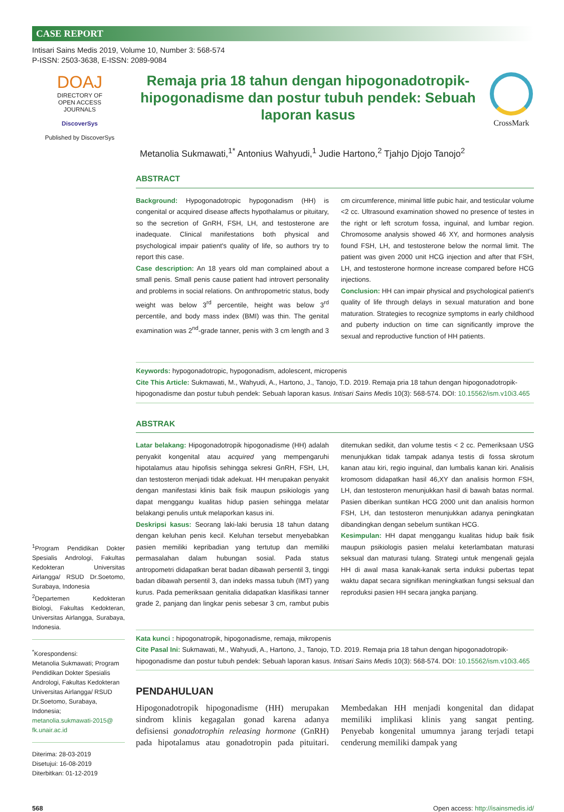CASE REPORT
Intisari Sains Medis 2019, Volume 10, Number 3: 568-574
P-ISSN: 2503-3638, E-ISSN: 2089-9084
DOAJ
DIRECTORY OF
OPEN ACCESS
JOURNALS
DiscoverSys
Published by DiscoverSys
Remaja pria 18 tahun dengan hipogonadotropik-hipogonadisme dan postur tubuh pendek: Sebuah laporan kasus
CrossMark
Metanolia Sukmawati,<sup>1*</sup> Antonius Wahyudi,<sup>1</sup> Judie Hartono,<sup>2</sup> Tjahjo Djojo Tanojo<sup>2</sup>
<sup>1</sup> Program Pendidikan Dokter Spesialis Andrologi, Fakultas Kedokteran Universitas Airlangga/ RSUD Dr.Soetomo, Surabaya, Indonesia
<sup>2</sup> Departemen Kedokteran Biologi, Fakultas Kedokteran, Universitas Airlangga, Surabaya, Indonesia.
<sup>*</sup> Korespondensi:
Metanolia Sukmawati; Program Pendidikan Dokter Spesialis Andrologi, Fakultas Kedokteran Universitas Airlangga/ RSUD Dr.Soetomo, Surabaya, Indonesia;
metanolia.sukmawati-2015@ fk.unair.ac.id
Diterima: 28-03-2019
Disetujui: 16-08-2019
Diterbitkan: 01-12-2019
ABSTRACT
Background: Hypogonadotropic hypogonadism (HH) is congenital or acquired disease affects hypothalamus or pituitary, so the secretion of GnRH, FSH, LH, and testosterone are inadequate. Clinical manifestations both physical and psychological impair patient's quality of life, so authors try to report this case.
Case description: An 18 years old man complained about a small penis. Small penis cause patient had introvert personality and problems in social relations. On anthropometric status, body weight was below 3<sup>rd</sup> percentile, height was below 3<sup>rd</sup> percentile, and body mass index (BMI) was thin. The genital examination was 2<sup>nd</sup>-grade tanner, penis with 3 cm length and 3 cm circumference, minimal little pubic hair, and testicular volume <2 cc. Ultrasound examination showed no presence of testes in the right or left scrotum fossa, inguinal, and lumbar region. Chromosome analysis showed 46 XY, and hormones analysis found FSH, LH, and testosterone below the normal limit. The patient was given 2000 unit HCG injection and after that FSH, LH, and testosterone hormone increase compared before HCG injections.
Conclusion: HH can impair physical and psychological patient's quality of life through delays in sexual maturation and bone maturation. Strategies to recognize symptoms in early childhood and puberty induction on time can significantly improve the sexual and reproductive function of HH patients.
Keywords: hypogonadotropic, hypogonadism, adolescent, micropenis
Cite This Article: Sukmawati, M., Wahyudi, A., Hartono, J., Tanojo, T.D. 2019. Remaja pria 18 tahun dengan hipogonadotropik-hipogonadisme dan postur tubuh pendek: Sebuah laporan kasus. Intisari Sains Medis 10(3): 568-574. DOI: 10.15562/ism.v10i3.465
ABSTRAK
Latar belakang: Hipogonadotropik hipogonadisme (HH) adalah penyakit kongenital atau acquired yang mempengaruhi hipotalamus atau hipofisis sehingga sekresi GnRH, FSH, LH, dan testosteron menjadi tidak adekuat. HH merupakan penyakit dengan manifestasi klinis baik fisik maupun psikiologis yang dapat menggangu kualitas hidup pasien sehingga melatar belakangi penulis untuk melaporkan kasus ini.
Deskripsi kasus: Seorang laki-laki berusia 18 tahun datang dengan keluhan penis kecil. Keluhan tersebut menyebabkan pasien memiliki kepribadian yang tertutup dan memiliki permasalahan dalam hubungan sosial. Pada status antropometri didapatkan berat badan dibawah persentil 3, tinggi badan dibawah persentil 3, dan indeks massa tubuh (IMT) yang kurus. Pada pemeriksaan genitalia didapatkan klasifikasi tanner grade 2, panjang dan lingkar penis sebesar 3 cm, rambut pubis ditemukan sedikit, dan volume testis < 2 cc. Pemeriksaan USG menunjukkan tidak tampak adanya testis di fossa skrotum kanan atau kiri, regio inguinal, dan lumbalis kanan kiri. Analisis kromosom didapatkan hasil 46,XY dan analisis hormon FSH, LH, dan testosteron menunjukkan hasil di bawah batas normal. Pasien diberikan suntikan HCG 2000 unit dan analisis hormon FSH, LH, dan testosteron menunjukkan adanya peningkatan dibandingkan dengan sebelum suntikan HCG.
Kesimpulan: HH dapat menggangu kualitas hidup baik fisik maupun psikiologis pasien melalui keterlambatan maturasi seksual dan maturasi tulang. Strategi untuk mengenali gejala HH di awal masa kanak-kanak serta induksi pubertas tepat waktu dapat secara signifikan meningkatkan fungsi seksual dan reproduksi pasien HH secara jangka panjang.
Kata kunci : hipogonatropik, hipogonadisme, remaja, mikropenis
Cite Pasal Ini: Sukmawati, M., Wahyudi, A., Hartono, J., Tanojo, T.D. 2019. Remaja pria 18 tahun dengan hipogonadotropik-hipogonadisme dan postur tubuh pendek: Sebuah laporan kasus. Intisari Sains Medis 10(3): 568-574. DOI: 10.15562/ism.v10i3.465
PENDAHULUAN
Hipogonadotropik hipogonadisme (HH) merupakan sindrom klinis kegagalan gonad karena adanya defisiensi gonadotrophin releasing hormone (GnRH) pada hipotalamus atau gonadotropin pada pituitari. Membedakan HH menjadi kongenital dan didapat memiliki implikasi klinis yang sangat penting. Penyebab kongenital umumnya jarang terjadi tetapi cenderung memiliki dampak yang
568 Open access: http://isainsmedis.id/